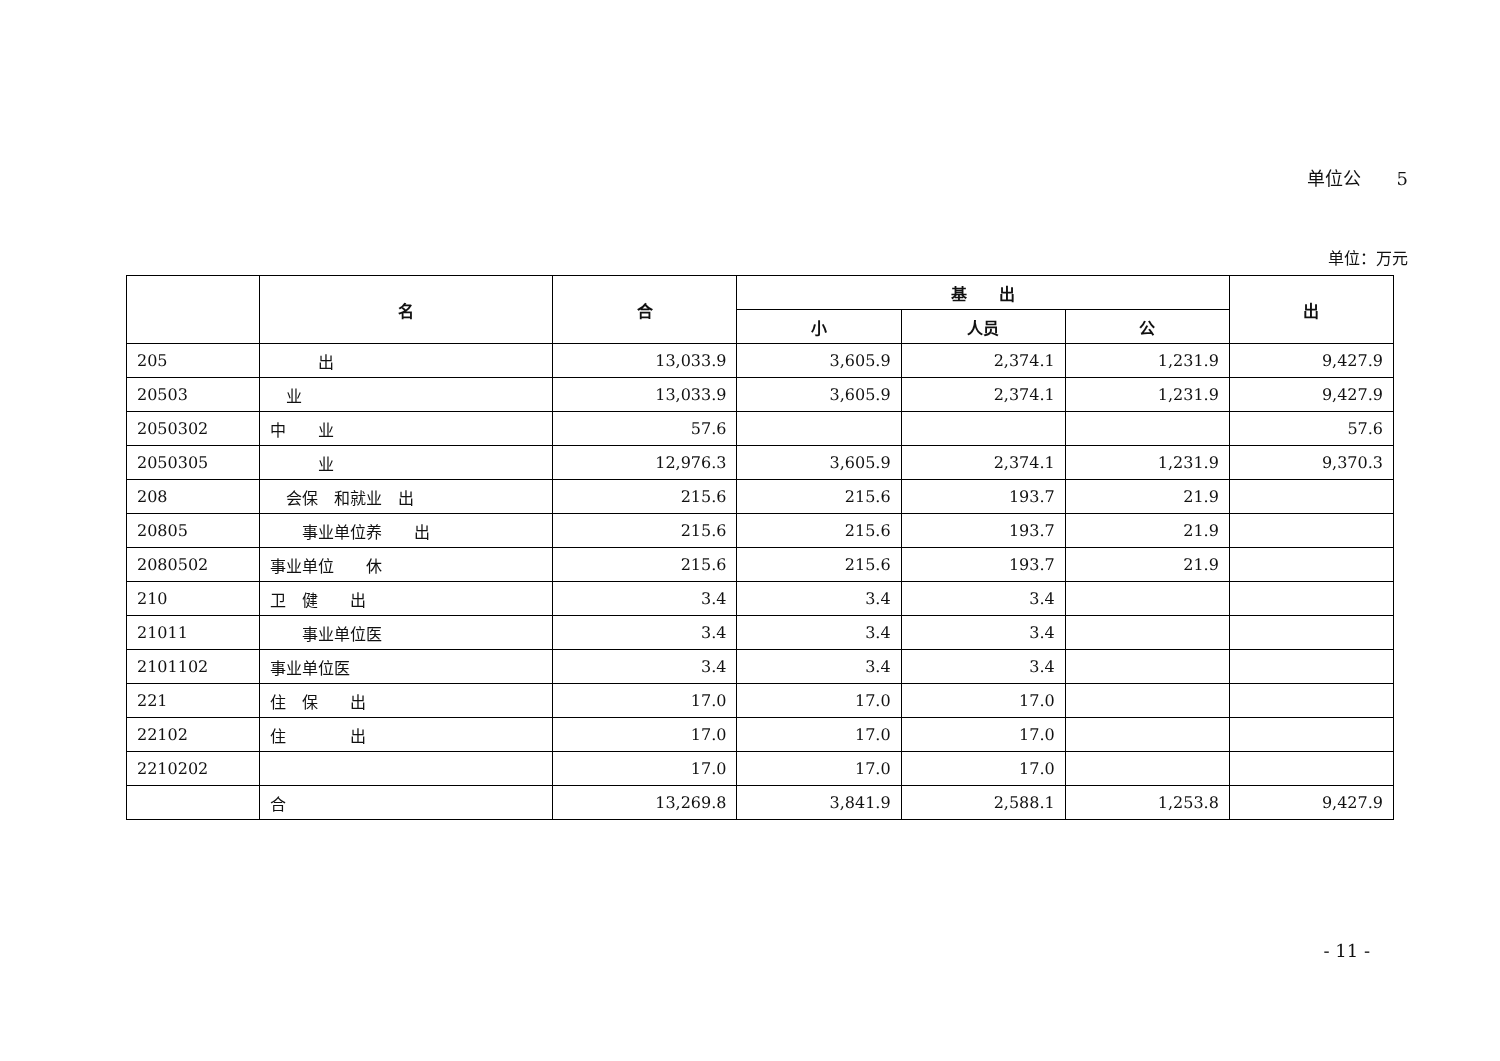单位公　　5
单位：万元
| | 名 | 合 | 基 出 | | | 出 |
| --- | --- | --- | --- | --- | --- | --- |
| | | | 小 | 人员 | 公 | |
| 205 | 出 | 13,033.9 | 3,605.9 | 2,374.1 | 1,231.9 | 9,427.9 |
| 20503 | 业 | 13,033.9 | 3,605.9 | 2,374.1 | 1,231.9 | 9,427.9 |
| 2050302 | 中 业 | 57.6 | | | | 57.6 |
| 2050305 | 业 | 12,976.3 | 3,605.9 | 2,374.1 | 1,231.9 | 9,370.3 |
| 208 | 会保 和就业 出 | 215.6 | 215.6 | 193.7 | 21.9 | |
| 20805 | 事业单位养 出 | 215.6 | 215.6 | 193.7 | 21.9 | |
| 2080502 | 事业单位 休 | 215.6 | 215.6 | 193.7 | 21.9 | |
| 210 | 卫 健 出 | 3.4 | 3.4 | 3.4 | | |
| 21011 | 事业单位医 | 3.4 | 3.4 | 3.4 | | |
| 2101102 | 事业单位医 | 3.4 | 3.4 | 3.4 | | |
| 221 | 住 保 出 | 17.0 | 17.0 | 17.0 | | |
| 22102 | 住 出 | 17.0 | 17.0 | 17.0 | | |
| 2210202 | | 17.0 | 17.0 | 17.0 | | |
| | 合 | 13,269.8 | 3,841.9 | 2,588.1 | 1,253.8 | 9,427.9 |
- 11 -